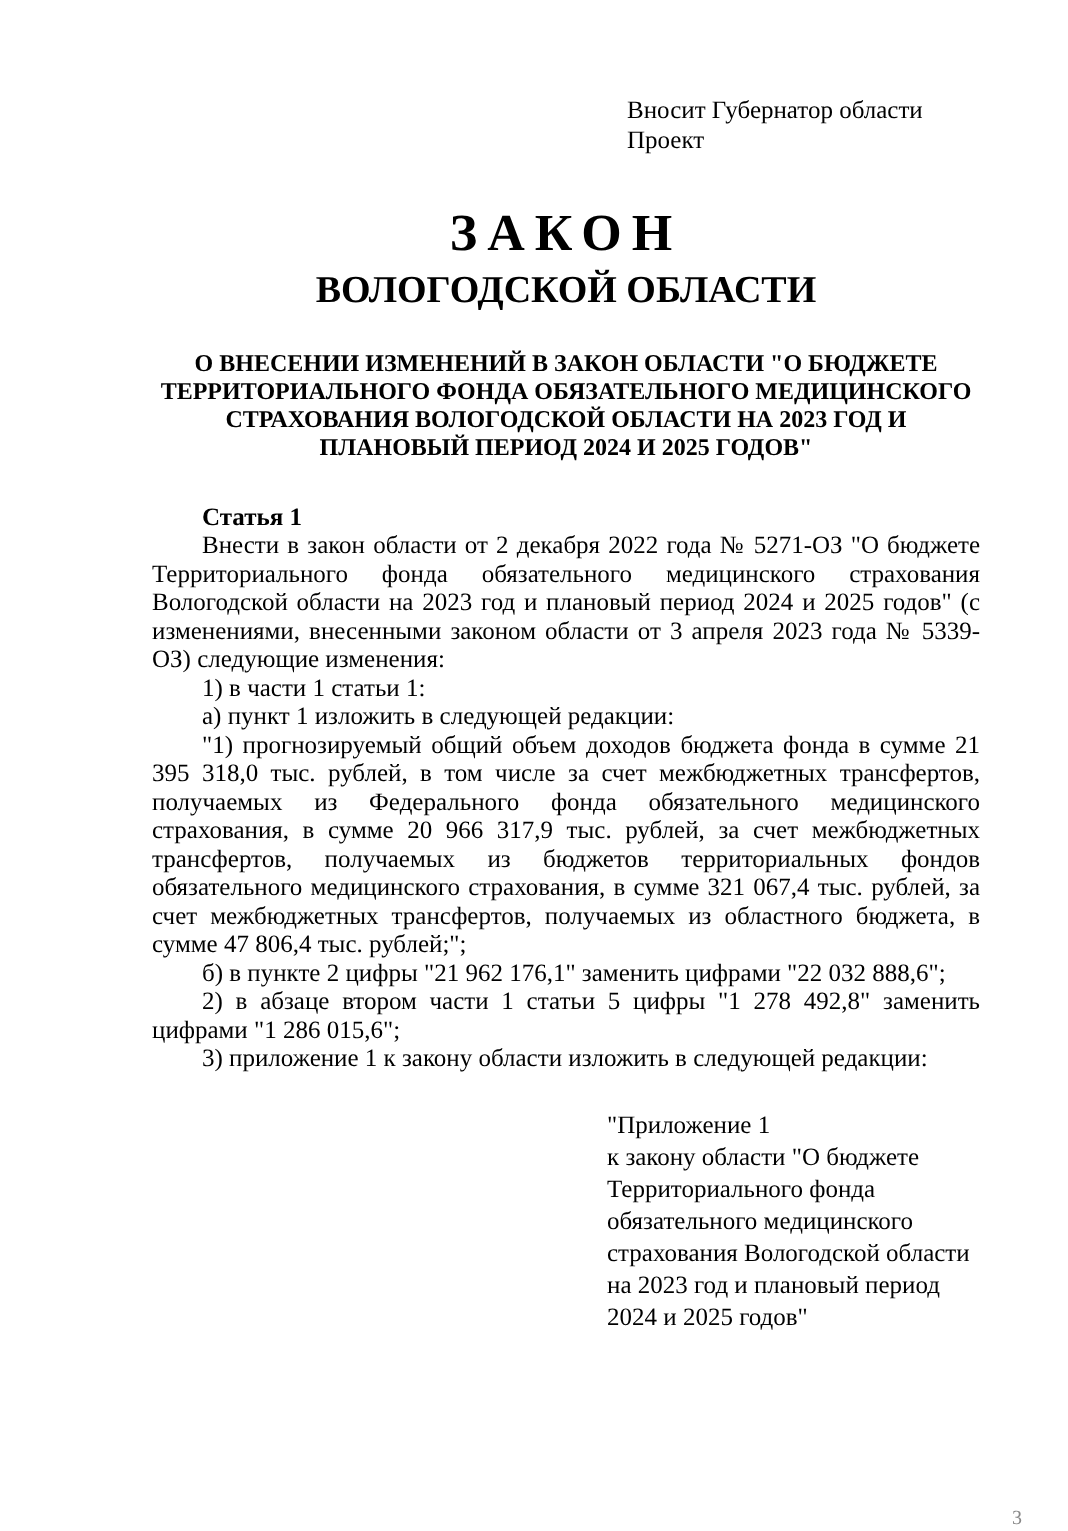Вносит Губернатор области
Проект
ЗАКОН
ВОЛОГОДСКОЙ ОБЛАСТИ
О ВНЕСЕНИИ ИЗМЕНЕНИЙ В ЗАКОН ОБЛАСТИ "О БЮДЖЕТЕ ТЕРРИТОРИАЛЬНОГО ФОНДА ОБЯЗАТЕЛЬНОГО МЕДИЦИНСКОГО СТРАХОВАНИЯ ВОЛОГОДСКОЙ ОБЛАСТИ НА 2023 ГОД И ПЛАНОВЫЙ ПЕРИОД 2024 И 2025 ГОДОВ"
Статья 1
Внести в закон области от 2 декабря 2022 года № 5271-ОЗ "О бюджете Территориального фонда обязательного медицинского страхования Вологодской области на 2023 год и плановый период 2024 и 2025 годов" (с изменениями, внесенными законом области от 3 апреля 2023 года № 5339-ОЗ) следующие изменения:
1) в части 1 статьи 1:
а) пункт 1 изложить в следующей редакции:
"1) прогнозируемый общий объем доходов бюджета фонда в сумме 21 395 318,0 тыс. рублей, в том числе за счет межбюджетных трансфертов, получаемых из Федерального фонда обязательного медицинского страхования, в сумме 20 966 317,9 тыс. рублей, за счет межбюджетных трансфертов, получаемых из бюджетов территориальных фондов обязательного медицинского страхования, в сумме 321 067,4 тыс. рублей, за счет межбюджетных трансфертов, получаемых из областного бюджета, в сумме 47 806,4 тыс. рублей;";
б) в пункте 2 цифры "21 962 176,1" заменить цифрами "22 032 888,6";
2) в абзаце втором части 1 статьи 5 цифры "1 278 492,8" заменить цифрами "1 286 015,6";
3) приложение 1 к закону области изложить в следующей редакции:
"Приложение 1
к закону области "О бюджете Территориального фонда обязательного медицинского страхования Вологодской области на 2023 год и плановый период 2024 и 2025 годов"
3